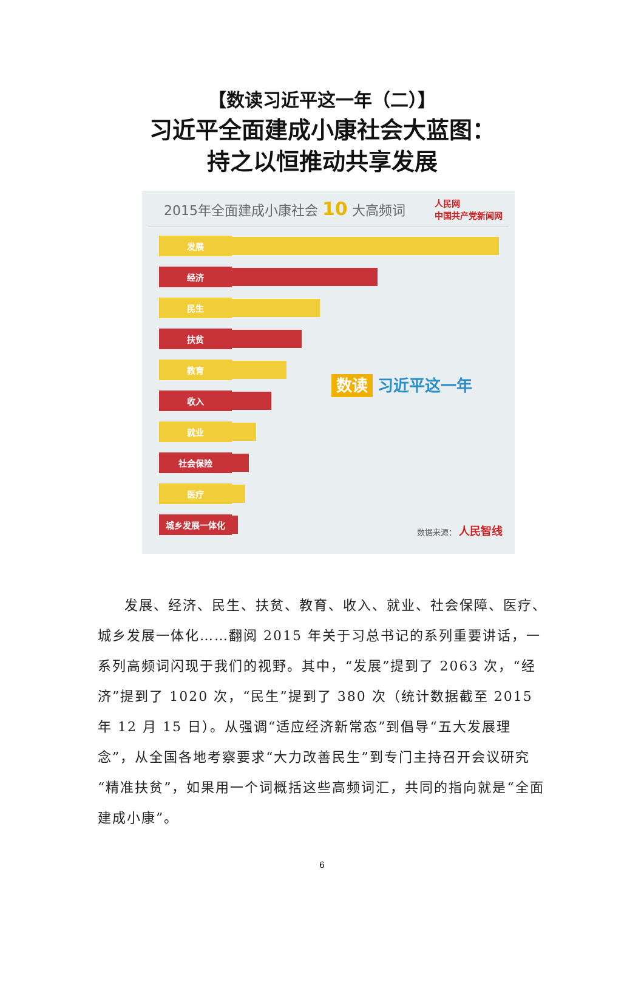【数读习近平这一年（二）】
习近平全面建成小康社会大蓝图：
持之以恒推动共享发展
2015年全面建成小康社会 10 大高频词
人民网
中国共产党新闻网
发展
经济
民生
扶贫
教育
收入
就业
社会保险
医疗
城乡发展一体化
数读 习近平这一年
数据来源： 人民智线
发展、经济、民生、扶贫、教育、收入、就业、社会保障、医疗、城乡发展一体化……翻阅 2015 年关于习总书记的系列重要讲话，一系列高频词闪现于我们的视野。其中，“发展”提到了 2063 次，“经济”提到了 1020 次，“民生”提到了 380 次（统计数据截至 2015 年 12 月 15 日）。从强调“适应经济新常态”到倡导“五大发展理念”，从全国各地考察要求“大力改善民生”到专门主持召开会议研究“精准扶贫”，如果用一个词概括这些高频词汇，共同的指向就是“全面建成小康”。
6